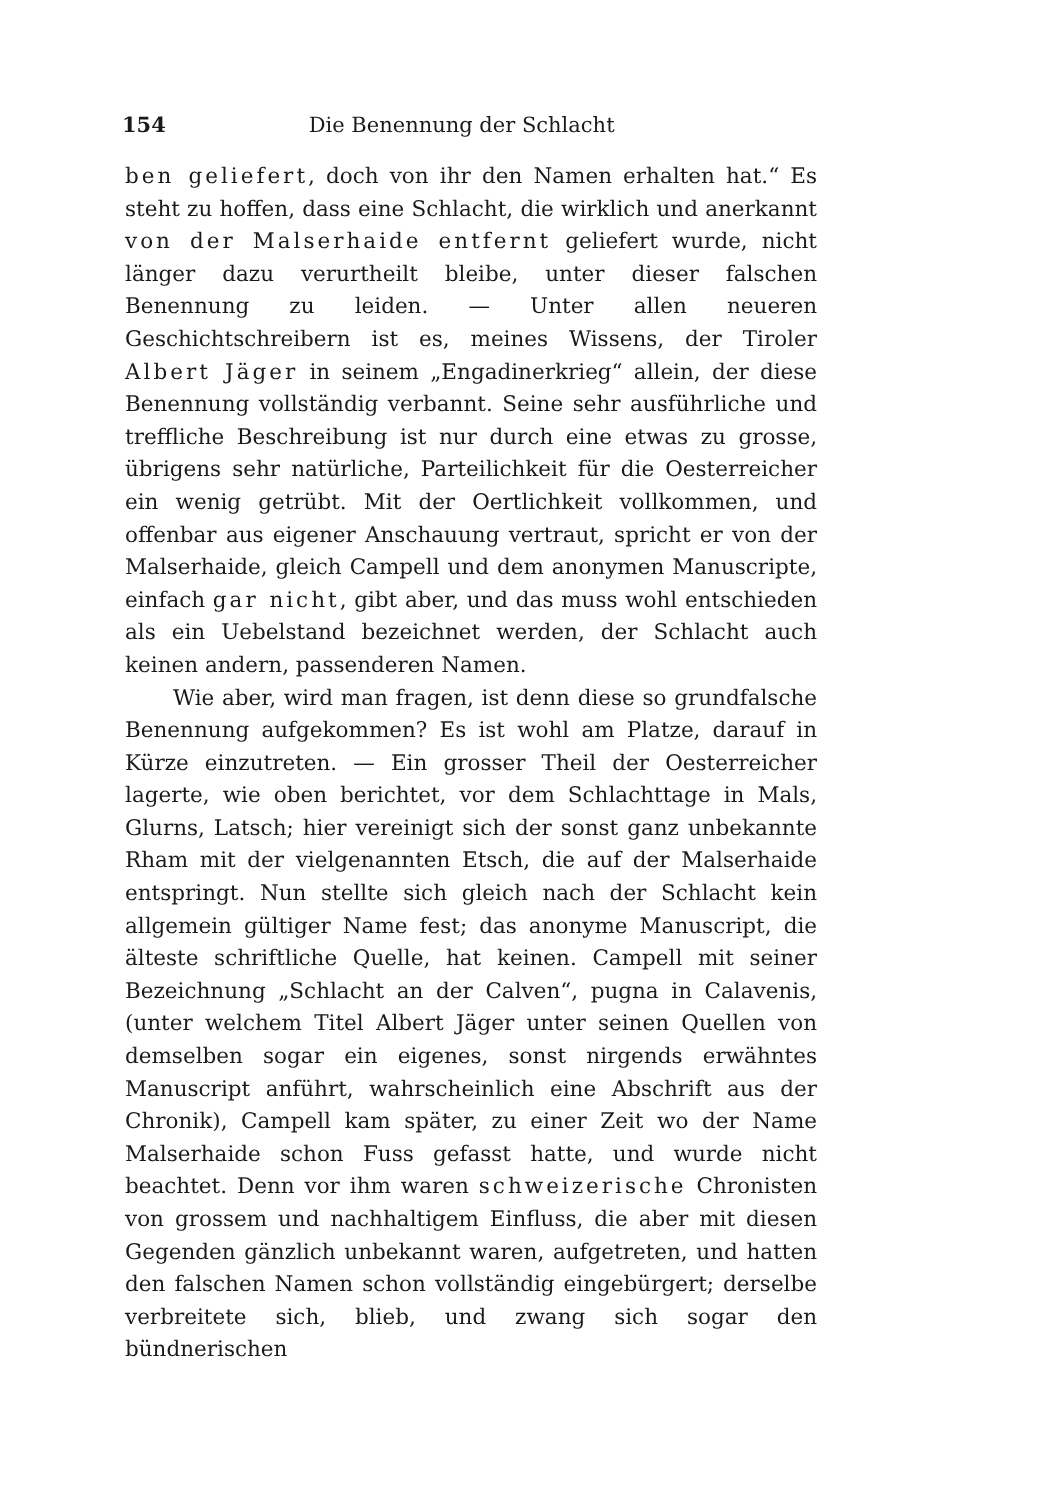154 Die Benennung der Schlacht
ben geliefert, doch von ihr den Namen erhalten hat.“ Es steht zu hoffen, dass eine Schlacht, die wirklich und anerkannt von der Malserhaide entfernt geliefert wurde, nicht länger dazu verurtheilt bleibe, unter dieser falschen Benennung zu leiden. — Unter allen neueren Geschichtschreibern ist es, meines Wissens, der Tiroler Albert Jäger in seinem „Engadinerkrieg“ allein, der diese Benennung vollständig verbannt. Seine sehr ausführliche und treffliche Beschreibung ist nur durch eine etwas zu grosse, übrigens sehr natürliche, Parteilichkeit für die Oesterreicher ein wenig getrübt. Mit der Oertlichkeit vollkommen, und offenbar aus eigener Anschauung vertraut, spricht er von der Malserhaide, gleich Campell und dem anonymen Manuscripte, einfach gar nicht, gibt aber, und das muss wohl entschieden als ein Uebelstand bezeichnet werden, der Schlacht auch keinen andern, passenderen Namen.
Wie aber, wird man fragen, ist denn diese so grundfalsche Benennung aufgekommen? Es ist wohl am Platze, darauf in Kürze einzutreten. — Ein grosser Theil der Oesterreicher lagerte, wie oben berichtet, vor dem Schlachttage in Mals, Glurns, Latsch; hier vereinigt sich der sonst ganz unbekannte Rham mit der vielgenannten Etsch, die auf der Malserhaide entspringt. Nun stellte sich gleich nach der Schlacht kein allgemein gültiger Name fest; das anonyme Manuscript, die älteste schriftliche Quelle, hat keinen. Campell mit seiner Bezeichnung „Schlacht an der Calven“, pugna in Calavenis, (unter welchem Titel Albert Jäger unter seinen Quellen von demselben sogar ein eigenes, sonst nirgends erwähntes Manuscript anführt, wahrscheinlich eine Abschrift aus der Chronik), Campell kam später, zu einer Zeit wo der Name Malserhaide schon Fuss gefasst hatte, und wurde nicht beachtet. Denn vor ihm waren schweizerische Chronisten von grossem und nachhaltigem Einfluss, die aber mit diesen Gegenden gänzlich unbekannt waren, aufgetreten, und hatten den falschen Namen schon vollständig eingebürgert; derselbe verbreitete sich, blieb, und zwang sich sogar den bündnerischen